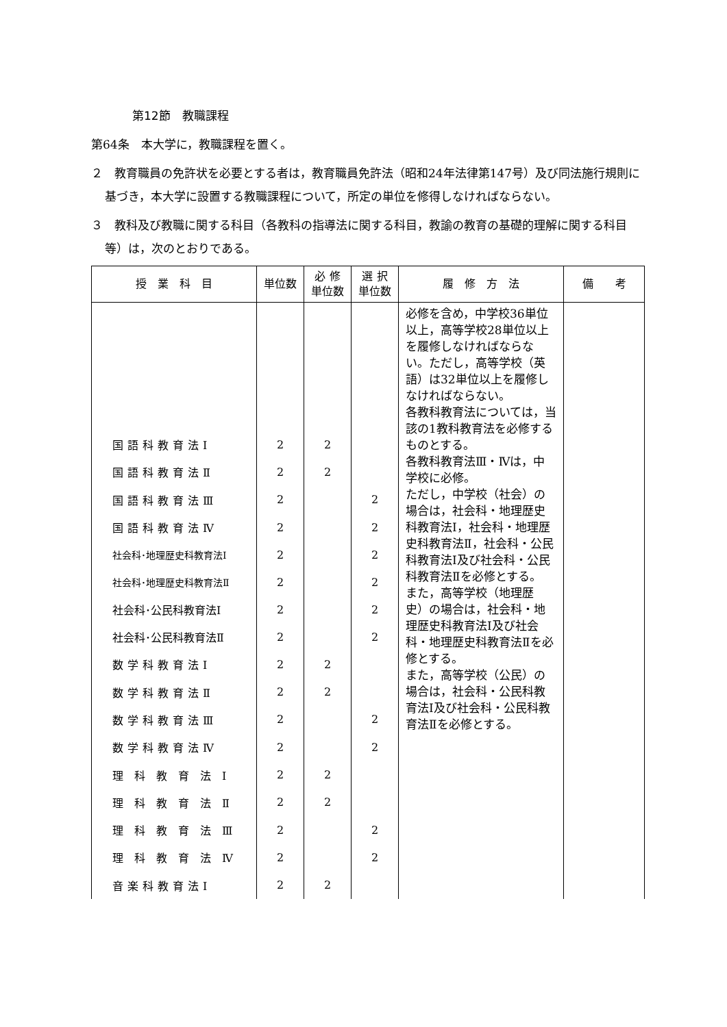第12節　教職課程
第64条　本大学に，教職課程を置く。
２　教育職員の免許状を必要とする者は，教育職員免許法（昭和24年法律第147号）及び同法施行規則に基づき，本大学に設置する教職課程について，所定の単位を修得しなければならない。
３　教科及び教職に関する科目（各教科の指導法に関する科目，教諭の教育の基礎的理解に関する科目等）は，次のとおりである。
| 授 業 科 目 | 単位数 | 必 修 単位数 | 選 択 単位数 | 履 修 方 法 | 備 考 |
| --- | --- | --- | --- | --- | --- |
| | | | | 必修を含め，中学校36単位以上，高等学校28単位以上を履修しなければならない。ただし，高等学校（英語）は32単位以上を履修しなければならない。 各教科教育法については，当該の1教科教育法を必修するものとする。 各教科教育法Ⅲ・Ⅳは，中学校に必修。 ただし，中学校（社会）の場合は，社会科・地理歴史科教育法Ⅰ，社会科・地理歴史科教育法Ⅱ，社会科・公民科教育法Ⅰ及び社会科・公民科教育法Ⅱを必修とする。 また，高等学校（地理歴史）の場合は，社会科・地理歴史科教育法Ⅰ及び社会科・地理歴史科教育法Ⅱを必修とする。 また，高等学校（公民）の場合は，社会科・公民科教育法Ⅰ及び社会科・公民科教育法Ⅱを必修とする。 | |
| 国語科教育法Ⅰ | 2 | 2 | | | |
| 国語科教育法Ⅱ | 2 | 2 | | | |
| 国語科教育法Ⅲ | 2 | | 2 | | |
| 国語科教育法Ⅳ | 2 | | 2 | | |
| 社会科･地理歴史科教育法Ⅰ | 2 | | 2 | | |
| 社会科･地理歴史科教育法Ⅱ | 2 | | 2 | | |
| 社会科･公民科教育法Ⅰ | 2 | | 2 | | |
| 社会科･公民科教育法Ⅱ | 2 | | 2 | | |
| 数学科教育法Ⅰ | 2 | 2 | | | |
| 数学科教育法Ⅱ | 2 | 2 | | | |
| 数学科教育法Ⅲ | 2 | | 2 | | |
| 数学科教育法Ⅳ | 2 | | 2 | | |
| 理科教育法Ⅰ | 2 | 2 | | | |
| 理科教育法Ⅱ | 2 | 2 | | | |
| 理科教育法Ⅲ | 2 | | 2 | | |
| 理科教育法Ⅳ | 2 | | 2 | | |
| 音楽科教育法Ⅰ | 2 | 2 | | | |